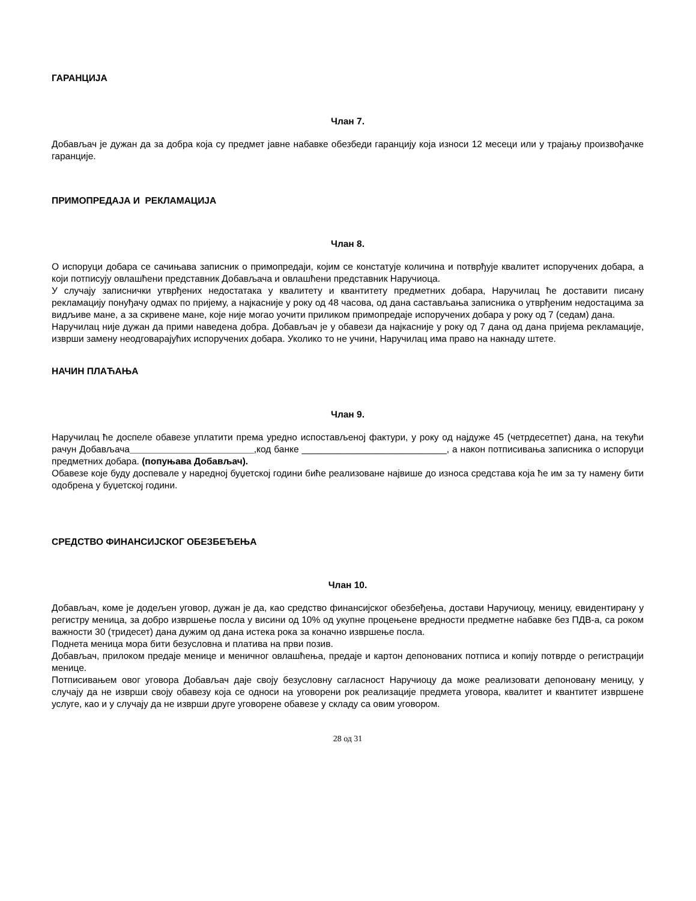ГАРАНЦИЈА
Члан 7.
Добављач је дужан да за добра која су предмет јавне набавке обезбеди гаранцију која износи 12 месеци или у трајању произвођачке гаранције.
ПРИМОПРЕДАЈА И РЕКЛАМАЦИЈА
Члан 8.
О испоруци добара се сачињава записник о примопредаји, којим се констатује количина и потврђује квалитет испоручених добара, а који потписују овлашћени представник Добављача и овлашћени представник Наручиоца.
У случају записнички утврђених недостатака у квалитету и квантитету предметних добара, Наручилац ће доставити писану рекламацију понуђачу одмах по пријему, а најкасније у року од 48 часова, од дана састављања записника о утврђеним недостацима за видљиве мане, а за скривене мане, које није могао уочити приликом примопредаје испоручених добара у року од 7 (седам) дана.
Наручилац није дужан да прими наведена добра. Добављач је у обавези да најкасније у року од 7 дана од дана пријема рекламације, изврши замену неодговарајућих испоручених добара. Уколико то не учини, Наручилац има право на накнаду штете.
НАЧИН ПЛАЋАЊА
Члан 9.
Наручилац ће доспеле обавезе уплатити према уредно испостављеној фактури, у року од најдуже 45 (четрдесетпет) дана, на текући рачун Добављача________________________,код банке ____________________________, а након потписивања записника о испоруци предметних добара. (попуњава Добављач).
Обавезе које буду доспевале у наредној буџетској години биће реализоване највише до износа средстава која ће им за ту намену бити одобрена у буџетској години.
СРЕДСТВО ФИНАНСИЈСКОГ ОБЕЗБЕЂЕЊА
Члан 10.
Добављач, коме је додељен уговор, дужан је да, као средство финансијског обезбеђења, достави Наручиоцу, меницу, евидентирану у регистру меница, за добро извршење посла у висини од 10% од укупне процењене вредности предметне набавке без ПДВ-а, са роком важности 30 (тридесет) дана дужим од дана истека рока за коначно извршење посла.
Поднета меница мора бити безусловна и платива на први позив.
Добављач, прилоком предаје менице и меничног овлашћења, предаје и картон депонованих потписа и копију потврде о регистрацији менице.
Потписивањем овог уговора Добављач даје своју безусловну сагласност Наручиоцу да може реализовати депоновану меницу, у случају да не изврши своју обавезу која се односи на уговорени рок реализације предмета уговора, квалитет и квантитет извршене услуге, као и у случају да не изврши друге уговорене обавезе у складу са овим уговором.
28 од 31